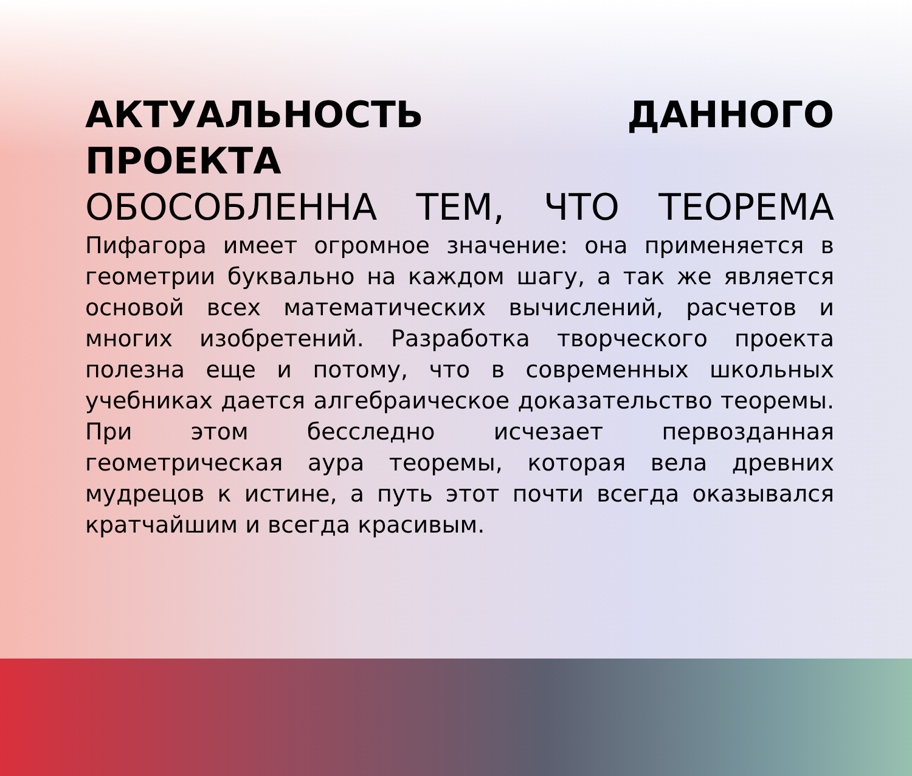АКТУАЛЬНОСТЬ ДАННОГО ПРОЕКТА
ОБОСОБЛЕННА ТЕМ, ЧТО ТЕОРЕМА
Пифагора имеет огромное значение: она применяется в геометрии буквально на каждом шагу, а так же является основой всех математических вычислений, расчетов и многих изобретений. Разработка творческого проекта полезна еще и потому, что в современных школьных учебниках дается алгебраическое доказательство теоремы. При этом бесследно исчезает первозданная геометрическая аура теоремы, которая вела древних мудрецов к истине, а путь этот почти всегда оказывался кратчайшим и всегда красивым.